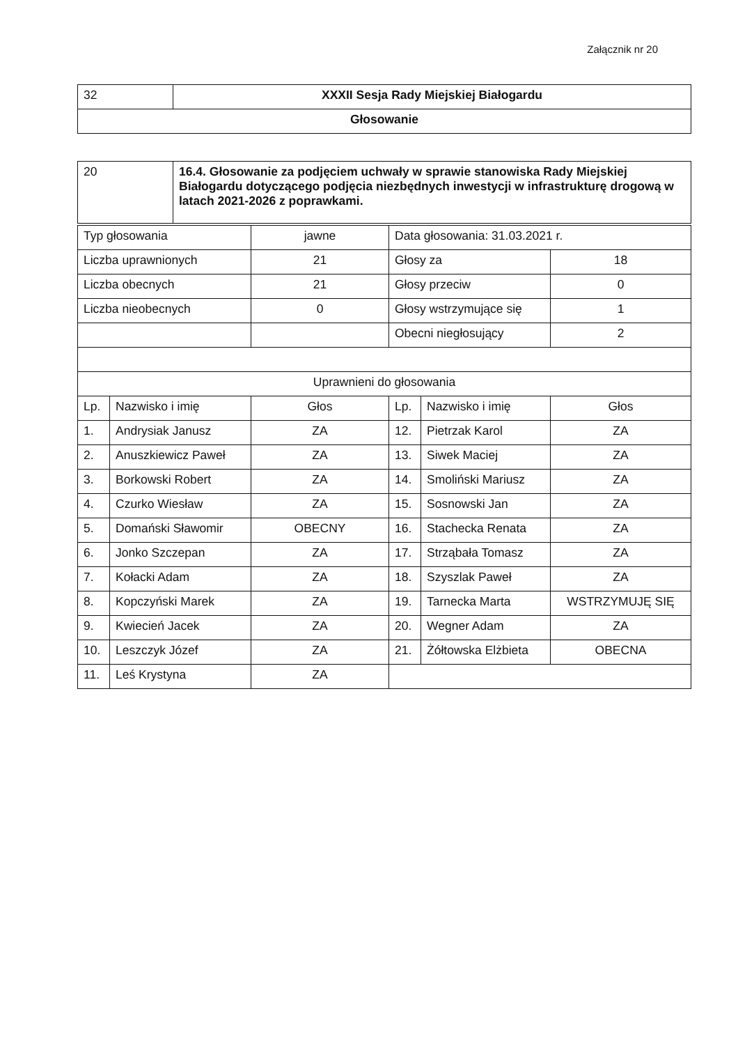Załącznik nr 20
| 32 | XXXII Sesja Rady Miejskiej Białogardu |
| Głosowanie | |
| 20 | 16.4. Głosowanie za podjęciem uchwały w sprawie stanowiska Rady Miejskiej Białogardu dotyczącego podjęcia niezbędnych inwestycji w infrastrukturę drogową w latach 2021-2026 z poprawkami. |
| Typ głosowania | | jawne | Data głosowania: 31.03.2021 r. | | |
| Liczba uprawnionych | | 21 | Głosy za | | 18 |
| Liczba obecnych | | 21 | Głosy przeciw | | 0 |
| Liczba nieobecnych | | 0 | Głosy wstrzymujące się | | 1 |
| | | | Obecni niegłosujący | | 2 |
| Uprawnieni do głosowania | | | | | |
| Lp. | Nazwisko i imię | Głos | Lp. | Nazwisko i imię | Głos |
| 1. | Andrysiak Janusz | ZA | 12. | Pietrzak Karol | ZA |
| 2. | Anuszkiewicz Paweł | ZA | 13. | Siwek Maciej | ZA |
| 3. | Borkowski Robert | ZA | 14. | Smoliński Mariusz | ZA |
| 4. | Czurko Wiesław | ZA | 15. | Sosnowski Jan | ZA |
| 5. | Domański Sławomir | OBECNY | 16. | Stachecka Renata | ZA |
| 6. | Jonko Szczepan | ZA | 17. | Strząbała Tomasz | ZA |
| 7. | Kołacki Adam | ZA | 18. | Szyszlak Paweł | ZA |
| 8. | Kopczyński Marek | ZA | 19. | Tarnecka Marta | WSTRZYMUJĘ SIĘ |
| 9. | Kwiecień Jacek | ZA | 20. | Wegner Adam | ZA |
| 10. | Leszczyk Józef | ZA | 21. | Żółtowska Elżbieta | OBECNA |
| 11. | Leś Krystyna | ZA | | | |